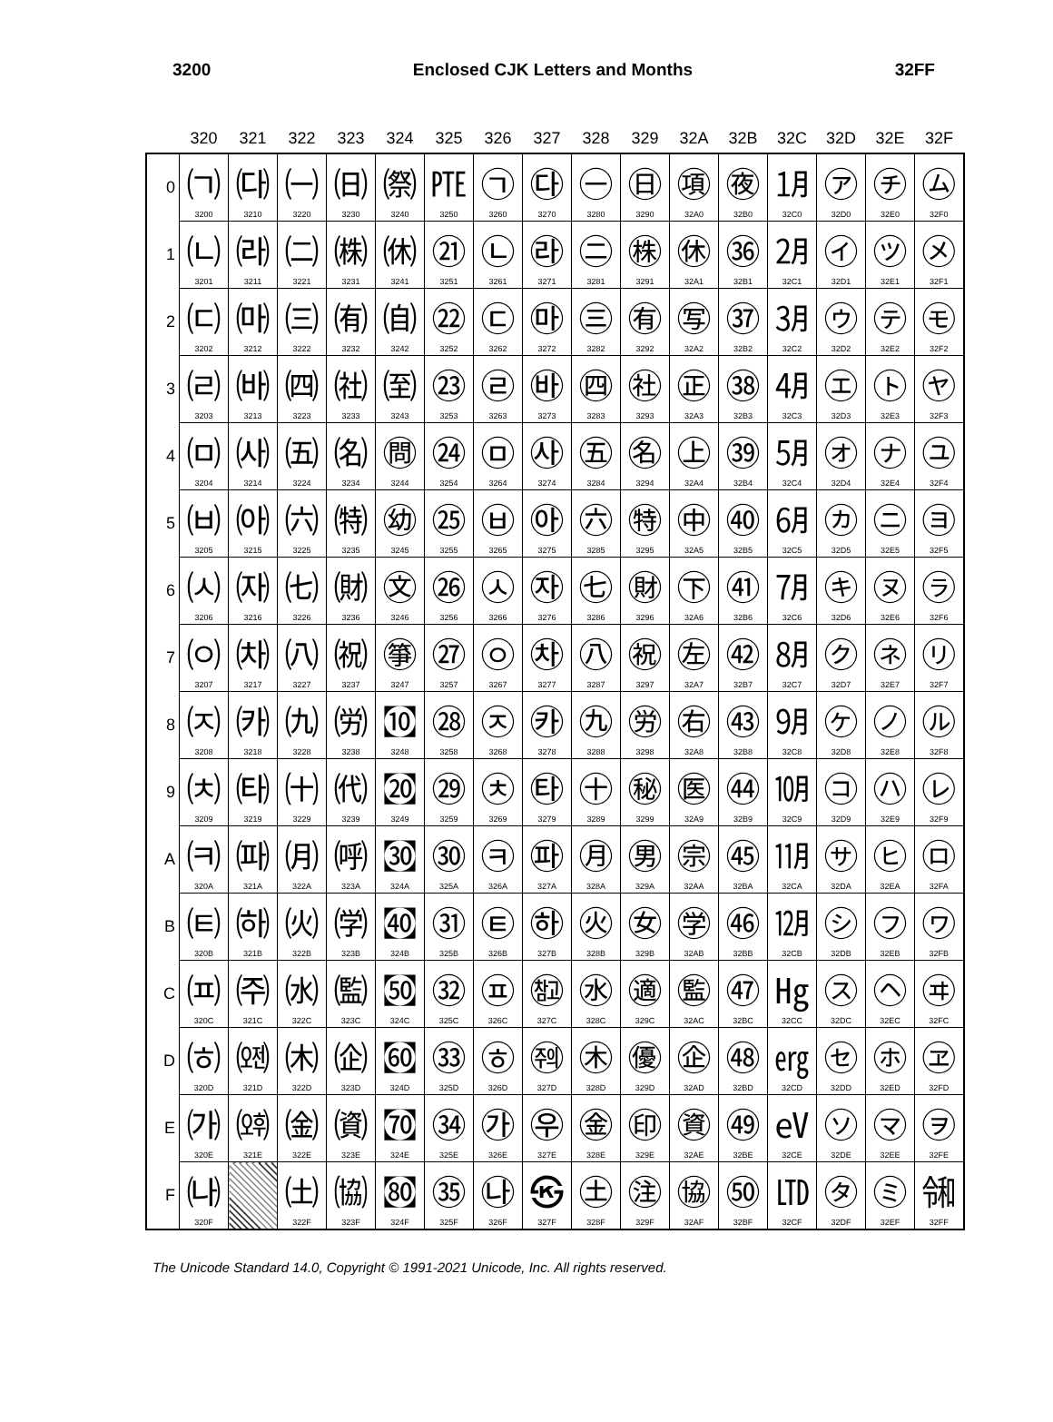3200 Enclosed CJK Letters and Months 32FF
| | 320 | 321 | 322 | 323 | 324 | 325 | 326 | 327 | 328 | 329 | 32A | 32B | 32C | 32D | 32E | 32F |
| --- | --- | --- | --- | --- | --- | --- | --- | --- | --- | --- | --- | --- | --- | --- | --- | --- |
| 0 | ㈀ 3200 | ㈐ 3210 | ㈠ 3220 | ㈰ 3230 | ㉀ 3240 | ㉐ 3250 | ㉠ 3260 | ㉰ 3270 | ㊀ 3280 | ㊐ 3290 | ㊠ 32A0 | ㊰ 32B0 | ㋀ 32C0 | ㋐ 32D0 | ㋠ 32E0 | ㋰ 32F0 |
| 1 | ㈁ 3201 | ㈑ 3211 | ㈡ 3221 | ㈱ 3231 | ㉁ 3241 | ㉑ 3251 | ㉡ 3261 | ㉱ 3271 | ㊁ 3281 | ㊑ 3291 | ㊡ 32A1 | ㊱ 32B1 | ㋁ 32C1 | ㋑ 32D1 | ㋡ 32E1 | ㋱ 32F1 |
| 2 | ㈂ 3202 | ㈒ 3212 | ㈢ 3222 | ㈲ 3232 | ㉂ 3242 | ㉒ 3252 | ㉢ 3262 | ㉲ 3272 | ㊂ 3282 | ㊒ 3292 | ㊢ 32A2 | ㊲ 32B2 | ㋂ 32C2 | ㋒ 32D2 | ㋢ 32E2 | ㋲ 32F2 |
| 3 | ㈃ 3203 | ㈓ 3213 | ㈣ 3223 | ㈳ 3233 | ㉃ 3243 | ㉓ 3253 | ㉣ 3263 | ㉳ 3273 | ㊃ 3283 | ㊓ 3293 | ㊣ 32A3 | ㊳ 32B3 | ㋃ 32C3 | ㋓ 32D3 | ㋣ 32E3 | ㋳ 32F3 |
| 4 | ㈄ 3204 | ㈔ 3214 | ㈤ 3224 | ㈴ 3234 | ㉄ 3244 | ㉔ 3254 | ㉤ 3264 | ㉴ 3274 | ㊄ 3284 | ㊔ 3294 | ㊤ 32A4 | ㊴ 32B4 | ㋄ 32C4 | ㋔ 32D4 | ㋤ 32E4 | ㋴ 32F4 |
| 5 | ㈅ 3205 | ㈕ 3215 | ㈥ 3225 | ㈵ 3235 | ㉅ 3245 | ㉕ 3255 | ㉥ 3265 | ㉵ 3275 | ㊅ 3285 | ㊕ 3295 | ㊥ 32A5 | ㊵ 32B5 | ㋅ 32C5 | ㋕ 32D5 | ㋥ 32E5 | ㋵ 32F5 |
| 6 | ㈆ 3206 | ㈖ 3216 | ㈦ 3226 | ㈶ 3236 | ㉆ 3246 | ㉖ 3256 | ㉦ 3266 | ㉶ 3276 | ㊆ 3286 | ㊖ 3296 | ㊦ 32A6 | ㊶ 32B6 | ㋆ 32C6 | ㋖ 32D6 | ㋦ 32E6 | ㋶ 32F6 |
| 7 | ㈇ 3207 | ㈗ 3217 | ㈧ 3227 | ㈷ 3237 | ㉇ 3247 | ㉗ 3257 | ㉧ 3267 | ㉷ 3277 | ㊇ 3287 | ㊗ 3297 | ㊧ 32A7 | ㊷ 32B7 | ㋇ 32C7 | ㋗ 32D7 | ㋧ 32E7 | ㋷ 32F7 |
| 8 | ㈈ 3208 | ㈘ 3218 | ㈨ 3228 | ㈸ 3238 | ㉈ 3248 | ㉘ 3258 | ㉨ 3268 | ㉸ 3278 | ㊈ 3288 | ㊘ 3298 | ㊨ 32A8 | ㊸ 32B8 | ㋈ 32C8 | ㋘ 32D8 | ㋨ 32E8 | ㋸ 32F8 |
| 9 | ㈉ 3209 | ㈙ 3219 | ㈩ 3229 | ㈹ 3239 | ㉉ 3249 | ㉙ 3259 | ㉩ 3269 | ㉹ 3279 | ㊉ 3289 | ㊙ 3299 | ㊩ 32A9 | ㊹ 32B9 | ㋉ 32C9 | ㋙ 32D9 | ㋩ 32E9 | ㋹ 32F9 |
| A | ㈊ 320A | ㈚ 321A | ㈪ 322A | ㈺ 323A | ㉊ 324A | ㉚ 325A | ㉪ 326A | ㉺ 327A | ㊊ 328A | ㊚ 329A | ㊪ 32AA | ㊺ 32BA | ㋊ 32CA | ㋚ 32DA | ㋪ 32EA | ㋺ 32FA |
| B | ㈋ 320B | ㈛ 321B | ㈫ 322B | ㈻ 323B | ㉋ 324B | ㉛ 325B | ㉫ 326B | ㉻ 327B | ㊋ 328B | ㊛ 329B | ㊫ 32AB | ㊻ 32BB | ㋋ 32CB | ㋛ 32DB | ㋫ 32EB | ㋻ 32FB |
| C | ㈌ 320C | ㈜ 321C | ㈬ 322C | ㈼ 323C | ㉌ 324C | ㉜ 325C | ㉬ 326C | ㉼ 327C | ㊌ 328C | ㊜ 329C | ㊬ 32AC | ㊼ 32BC | ㋌ 32CC | ㋜ 32DC | ㋬ 32EC | ㋼ 32FC |
| D | ㈍ 320D | ㈝ 321D | ㈭ 322D | ㈽ 323D | ㉍ 324D | ㉝ 325D | ㉭ 326D | ㉽ 327D | ㊍ 328D | ㊝ 329D | ㊭ 32AD | ㊽ 32BD | ㋍ 32CD | ㋝ 32DD | ㋭ 32ED | ㋽ 32FD |
| E | ㈎ 320E | ㈞ 321E | ㈮ 322E | ㈾ 323E | ㉎ 324E | ㉞ 325E | ㉮ 326E | ㉾ 327E | ㊎ 328E | ㊞ 329E | ㊮ 32AE | ㊾ 32BE | ㋎ 32CE | ㋞ 32DE | ㋮ 32EE | ㋾ 32FE |
| F | ㈏ 320F | | ㈯ 322F | ㈿ 323F | ㉏ 324F | ㉟ 325F | ㉯ 326F | ㉿ 327F | ㊏ 328F | ㊟ 329F | ㊯ 32AF | ㊿ 32BF | ㋏ 32CF | ㋟ 32DF | ㋯ 32EF | ㋿ 32FF |
The Unicode Standard 14.0, Copyright © 1991-2021 Unicode, Inc. All rights reserved.